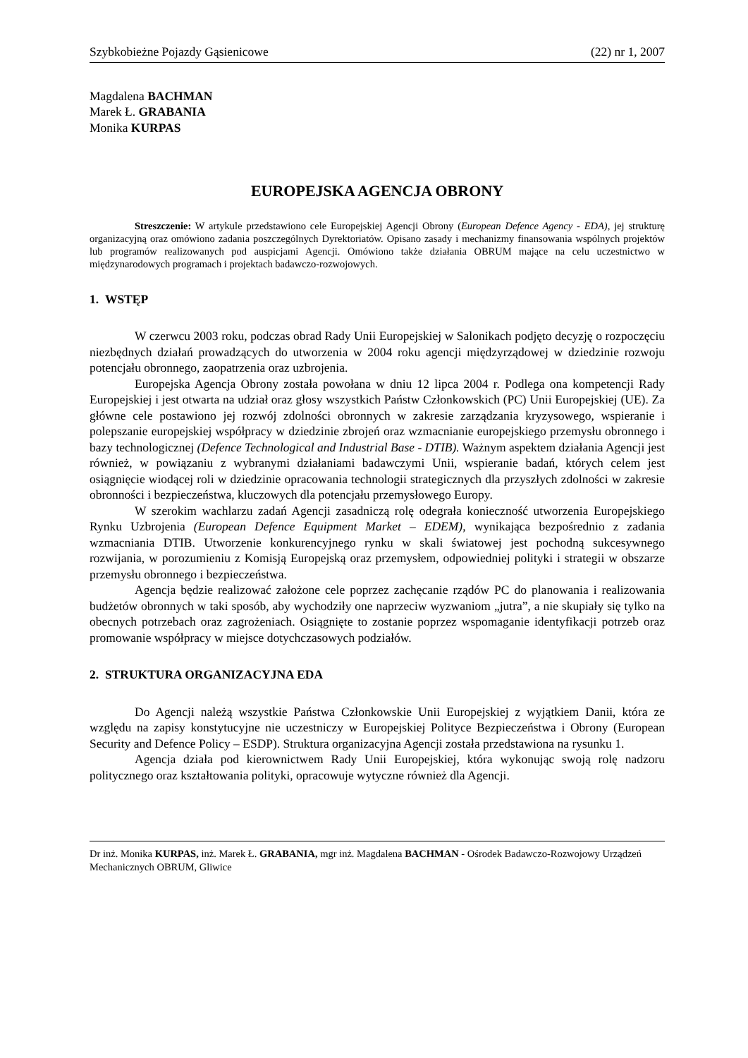Szybkobieżne Pojazdy Gąsienicowe (22) nr 1, 2007
Magdalena BACHMAN
Marek Ł. GRABANIA
Monika KURPAS
EUROPEJSKA AGENCJA OBRONY
Streszczenie: W artykule przedstawiono cele Europejskiej Agencji Obrony (European Defence Agency - EDA), jej strukturę organizacyjną oraz omówiono zadania poszczególnych Dyrektoriatów. Opisano zasady i mechanizmy finansowania wspólnych projektów lub programów realizowanych pod auspicjami Agencji. Omówiono także działania OBRUM mające na celu uczestnictwo w międzynarodowych programach i projektach badawczo-rozwojowych.
1. WSTĘP
W czerwcu 2003 roku, podczas obrad Rady Unii Europejskiej w Salonikach podjęto decyzję o rozpoczęciu niezbędnych działań prowadzących do utworzenia w 2004 roku agencji międzyrządowej w dziedzinie rozwoju potencjału obronnego, zaopatrzenia oraz uzbrojenia.
Europejska Agencja Obrony została powołana w dniu 12 lipca 2004 r. Podlega ona kompetencji Rady Europejskiej i jest otwarta na udział oraz głosy wszystkich Państw Członkowskich (PC) Unii Europejskiej (UE). Za główne cele postawiono jej rozwój zdolności obronnych w zakresie zarządzania kryzysowego, wspieranie i polepszanie europejskiej współpracy w dziedzinie zbrojeń oraz wzmacnianie europejskiego przemysłu obronnego i bazy technologicznej (Defence Technological and Industrial Base - DTIB). Ważnym aspektem działania Agencji jest również, w powiązaniu z wybranymi działaniami badawczymi Unii, wspieranie badań, których celem jest osiągnięcie wiodącej roli w dziedzinie opracowania technologii strategicznych dla przyszłych zdolności w zakresie obronności i bezpieczeństwa, kluczowych dla potencjału przemysłowego Europy.
W szerokim wachlarzu zadań Agencji zasadniczą rolę odegrała konieczność utworzenia Europejskiego Rynku Uzbrojenia (European Defence Equipment Market – EDEM), wynikająca bezpośrednio z zadania wzmacniania DTIB. Utworzenie konkurencyjnego rynku w skali światowej jest pochodną sukcesywnego rozwijania, w porozumieniu z Komisją Europejską oraz przemysłem, odpowiedniej polityki i strategii w obszarze przemysłu obronnego i bezpieczeństwa.
Agencja będzie realizować założone cele poprzez zachęcanie rządów PC do planowania i realizowania budżetów obronnych w taki sposób, aby wychodziły one naprzeciw wyzwaniom „jutra”, a nie skupiały się tylko na obecnych potrzebach oraz zagrożeniach. Osiągnięte to zostanie poprzez wspomaganie identyfikacji potrzeb oraz promowanie współpracy w miejsce dotychczasowych podziałów.
2. STRUKTURA ORGANIZACYJNA EDA
Do Agencji należą wszystkie Państwa Członkowskie Unii Europejskiej z wyjątkiem Danii, która ze względu na zapisy konstytucyjne nie uczestniczy w Europejskiej Polityce Bezpieczeństwa i Obrony (European Security and Defence Policy – ESDP). Struktura organizacyjna Agencji została przedstawiona na rysunku 1.
Agencja działa pod kierownictwem Rady Unii Europejskiej, która wykonując swoją rolę nadzoru politycznego oraz kształtowania polityki, opracowuje wytyczne również dla Agencji.
Dr inż. Monika KURPAS, inż. Marek Ł. GRABANIA, mgr inż. Magdalena BACHMAN - Ośrodek Badawczo-Rozwojowy Urządzeń Mechanicznych OBRUM, Gliwice